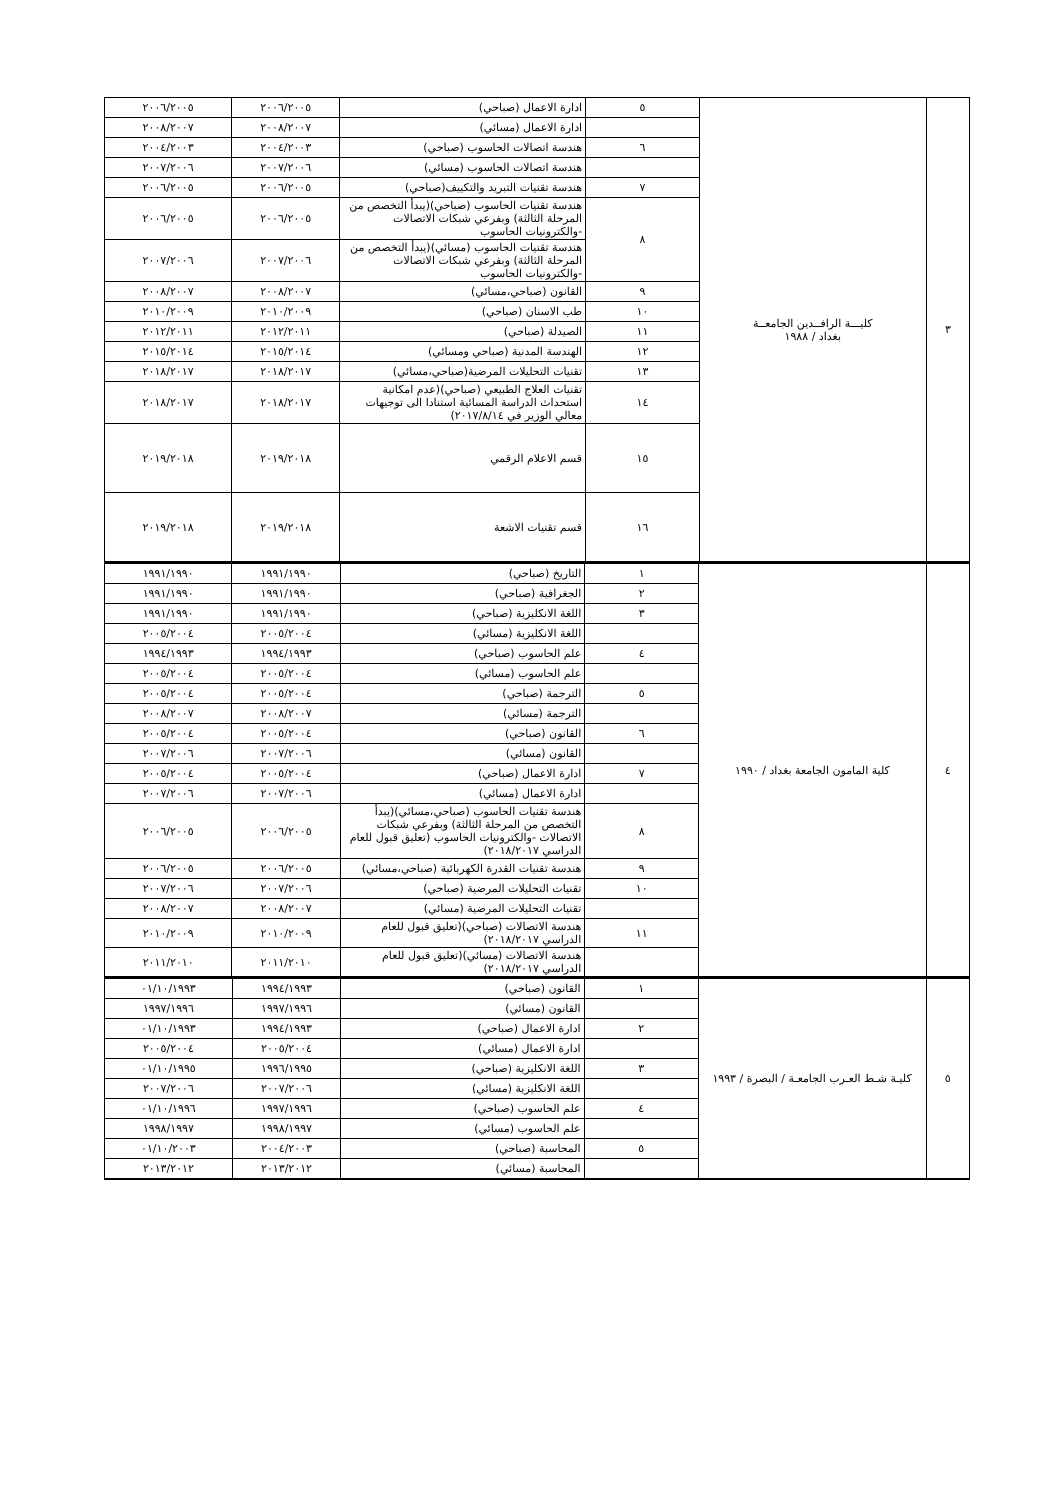| ٣ | كليـــة الرافــدين الجامعــة بغداد / ١٩٨٨ | ٥ | ادارة الاعمال (صباحي) | ٢٠٠٦/٢٠٠٥ | ٢٠٠٦/٢٠٠٥ |
| | | | ادارة الاعمال (مسائي) | ٢٠٠٨/٢٠٠٧ | ٢٠٠٨/٢٠٠٧ |
| | | ٦ | هندسة اتصالات الحاسوب (صباحي) | ٢٠٠٤/٢٠٠٣ | ٢٠٠٤/٢٠٠٣ |
| | | | هندسة اتصالات الحاسوب (مسائي) | ٢٠٠٧/٢٠٠٦ | ٢٠٠٧/٢٠٠٦ |
| | | ٧ | هندسة تقنيات التبريد والتكييف(صباحي) | ٢٠٠٦/٢٠٠٥ | ٢٠٠٦/٢٠٠٥ |
| | | ٨ | هندسة تقنيات الحاسوب (صباحي)(يبدأ التخصص من المرحلة الثالثة) وبفرعي شبكات الاتصالات -والكترونيات الحاسوب | ٢٠٠٦/٢٠٠٥ | ٢٠٠٦/٢٠٠٥ |
| | | | هندسة تقنيات الحاسوب (مسائي)(يبدأ التخصص من المرحلة الثالثة) وبفرعي شبكات الاتصالات -والكترونيات الحاسوب | ٢٠٠٧/٢٠٠٦ | ٢٠٠٧/٢٠٠٦ |
| | | ٩ | القانون (صباحي،مسائي) | ٢٠٠٨/٢٠٠٧ | ٢٠٠٨/٢٠٠٧ |
| | | ١٠ | طب الاسنان (صباحي) | ٢٠١٠/٢٠٠٩ | ٢٠١٠/٢٠٠٩ |
| | | ١١ | الصيدلة (صباحي) | ٢٠١٢/٢٠١١ | ٢٠١٢/٢٠١١ |
| | | ١٢ | الهندسة المدنية (صباحي ومسائي) | ٢٠١٥/٢٠١٤ | ٢٠١٥/٢٠١٤ |
| | | ١٣ | تقنيات التحليلات المرضية(صباحي،مسائي) | ٢٠١٨/٢٠١٧ | ٢٠١٨/٢٠١٧ |
| | | ١٤ | تقنيات العلاج الطبيعي (صباحي)(عدم امكانية استحداث الدراسة المسائية استنادا الى توجيهات معالي الوزير في ٢٠١٧/٨/١٤) | ٢٠١٨/٢٠١٧ | ٢٠١٨/٢٠١٧ |
| | | ١٥ | قسم الاعلام الرقمي | ٢٠١٩/٢٠١٨ | ٢٠١٩/٢٠١٨ |
| | | ١٦ | قسم تقنيات الاشعة | ٢٠١٩/٢٠١٨ | ٢٠١٩/٢٠١٨ |
| ٤ | كلية المامون الجامعة بغداد / ١٩٩٠ | ١ | التاريخ (صباحي) | ١٩٩١/١٩٩٠ | ١٩٩١/١٩٩٠ |
| | | ٢ | الجغرافية (صباحي) | ١٩٩١/١٩٩٠ | ١٩٩١/١٩٩٠ |
| | | ٣ | اللغة الانكليزية (صباحي) | ١٩٩١/١٩٩٠ | ١٩٩١/١٩٩٠ |
| | | | اللغة الانكليزية (مسائي) | ٢٠٠٥/٢٠٠٤ | ٢٠٠٥/٢٠٠٤ |
| | | ٤ | علم الحاسوب (صباحي) | ١٩٩٤/١٩٩٣ | ١٩٩٤/١٩٩٣ |
| | | | علم الحاسوب (مسائي) | ٢٠٠٥/٢٠٠٤ | ٢٠٠٥/٢٠٠٤ |
| | | ٥ | الترجمة (صباحي) | ٢٠٠٥/٢٠٠٤ | ٢٠٠٥/٢٠٠٤ |
| | | | الترجمة (مسائي) | ٢٠٠٨/٢٠٠٧ | ٢٠٠٨/٢٠٠٧ |
| | | ٦ | القانون (صباحي) | ٢٠٠٥/٢٠٠٤ | ٢٠٠٥/٢٠٠٤ |
| | | | القانون (مسائي) | ٢٠٠٧/٢٠٠٦ | ٢٠٠٧/٢٠٠٦ |
| | | ٧ | ادارة الاعمال (صباحي) | ٢٠٠٥/٢٠٠٤ | ٢٠٠٥/٢٠٠٤ |
| | | | ادارة الاعمال (مسائي) | ٢٠٠٧/٢٠٠٦ | ٢٠٠٧/٢٠٠٦ |
| | | ٨ | هندسة تقنيات الحاسوب (صباحي،مسائي)(يبدأ التخصص من المرحلة الثالثة) وبفرعي شبكات الاتصالات -والكترونيات الحاسوب (تعليق قبول للعام الدراسي ٢٠١٨/٢٠١٧) | ٢٠٠٦/٢٠٠٥ | ٢٠٠٦/٢٠٠٥ |
| | | ٩ | هندسة تقنيات القدرة الكهربائية (صباحي،مسائي) | ٢٠٠٦/٢٠٠٥ | ٢٠٠٦/٢٠٠٥ |
| | | ١٠ | تقنيات التحليلات المرضية (صباحي) | ٢٠٠٧/٢٠٠٦ | ٢٠٠٧/٢٠٠٦ |
| | | | تقنيات التحليلات المرضية (مسائي) | ٢٠٠٨/٢٠٠٧ | ٢٠٠٨/٢٠٠٧ |
| | | ١١ | هندسة الاتصالات (صباحي)(تعليق قبول للعام الدراسي ٢٠١٨/٢٠١٧) | ٢٠١٠/٢٠٠٩ | ٢٠١٠/٢٠٠٩ |
| | | | هندسة الاتصالات (مسائي)(تعليق قبول للعام الدراسي ٢٠١٨/٢٠١٧) | ٢٠١١/٢٠١٠ | ٢٠١١/٢٠١٠ |
| ٥ | كليـة شـط العـرب الجامعـة / البصرة / ١٩٩٣ | ١ | القانون (صباحي) | ١٩٩٤/١٩٩٣ | ٠١/١٠/١٩٩٣ |
| | | | القانون (مسائي) | ١٩٩٧/١٩٩٦ | ١٩٩٧/١٩٩٦ |
| | | ٢ | ادارة الاعمال (صباحي) | ١٩٩٤/١٩٩٣ | ٠١/١٠/١٩٩٣ |
| | | | ادارة الاعمال (مسائي) | ٢٠٠٥/٢٠٠٤ | ٢٠٠٥/٢٠٠٤ |
| | | ٣ | اللغة الانكليزية (صباحي) | ١٩٩٦/١٩٩٥ | ٠١/١٠/١٩٩٥ |
| | | | اللغة الانكليزية (مسائي) | ٢٠٠٧/٢٠٠٦ | ٢٠٠٧/٢٠٠٦ |
| | | ٤ | علم الحاسوب (صباحي) | ١٩٩٧/١٩٩٦ | ٠١/١٠/١٩٩٦ |
| | | | علم الحاسوب (مسائي) | ١٩٩٨/١٩٩٧ | ١٩٩٨/١٩٩٧ |
| | | ٥ | المحاسبة (صباحي) | ٢٠٠٤/٢٠٠٣ | ٠١/١٠/٢٠٠٣ |
| | | | المحاسبة (مسائي) | ٢٠١٣/٢٠١٢ | ٢٠١٣/٢٠١٢ |